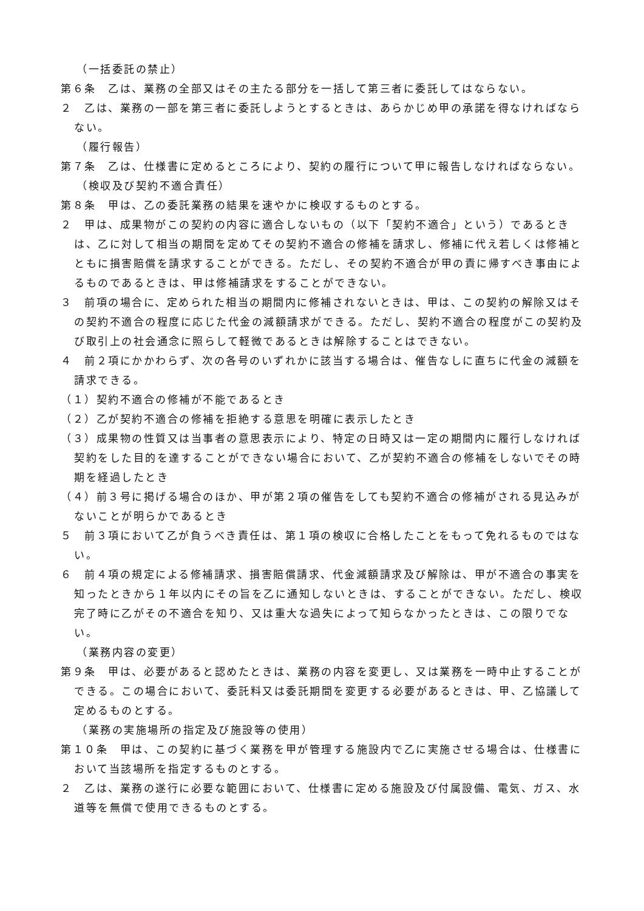（一括委託の禁止）
第６条　乙は、業務の全部又はその主たる部分を一括して第三者に委託してはならない。
２　乙は、業務の一部を第三者に委託しようとするときは、あらかじめ甲の承諾を得なければならない。
（履行報告）
第７条　乙は、仕様書に定めるところにより、契約の履行について甲に報告しなければならない。
（検収及び契約不適合責任）
第８条　甲は、乙の委託業務の結果を速やかに検収するものとする。
２　甲は、成果物がこの契約の内容に適合しないもの（以下「契約不適合」という）であるときは、乙に対して相当の期間を定めてその契約不適合の修補を請求し、修補に代え若しくは修補とともに損害賠償を請求することができる。ただし、その契約不適合が甲の責に帰すべき事由によるものであるときは、甲は修補請求をすることができない。
３　前項の場合に、定められた相当の期間内に修補されないときは、甲は、この契約の解除又はその契約不適合の程度に応じた代金の減額請求ができる。ただし、契約不適合の程度がこの契約及び取引上の社会通念に照らして軽微であるときは解除することはできない。
４　前２項にかかわらず、次の各号のいずれかに該当する場合は、催告なしに直ちに代金の減額を請求できる。
（１）契約不適合の修補が不能であるとき
（２）乙が契約不適合の修補を拒絶する意思を明確に表示したとき
（３）成果物の性質又は当事者の意思表示により、特定の日時又は一定の期間内に履行しなければ契約をした目的を達することができない場合において、乙が契約不適合の修補をしないでその時期を経過したとき
（４）前３号に掲げる場合のほか、甲が第２項の催告をしても契約不適合の修補がされる見込みがないことが明らかであるとき
５　前３項において乙が負うべき責任は、第１項の検収に合格したことをもって免れるものではない。
６　前４項の規定による修補請求、損害賠償請求、代金減額請求及び解除は、甲が不適合の事実を知ったときから１年以内にその旨を乙に通知しないときは、することができない。ただし、検収完了時に乙がその不適合を知り、又は重大な過失によって知らなかったときは、この限りでない。
（業務内容の変更）
第９条　甲は、必要があると認めたときは、業務の内容を変更し、又は業務を一時中止することができる。この場合において、委託料又は委託期間を変更する必要があるときは、甲、乙協議して定めるものとする。
（業務の実施場所の指定及び施設等の使用）
第１０条　甲は、この契約に基づく業務を甲が管理する施設内で乙に実施させる場合は、仕様書において当該場所を指定するものとする。
２　乙は、業務の遂行に必要な範囲において、仕様書に定める施設及び付属設備、電気、ガス、水道等を無償で使用できるものとする。